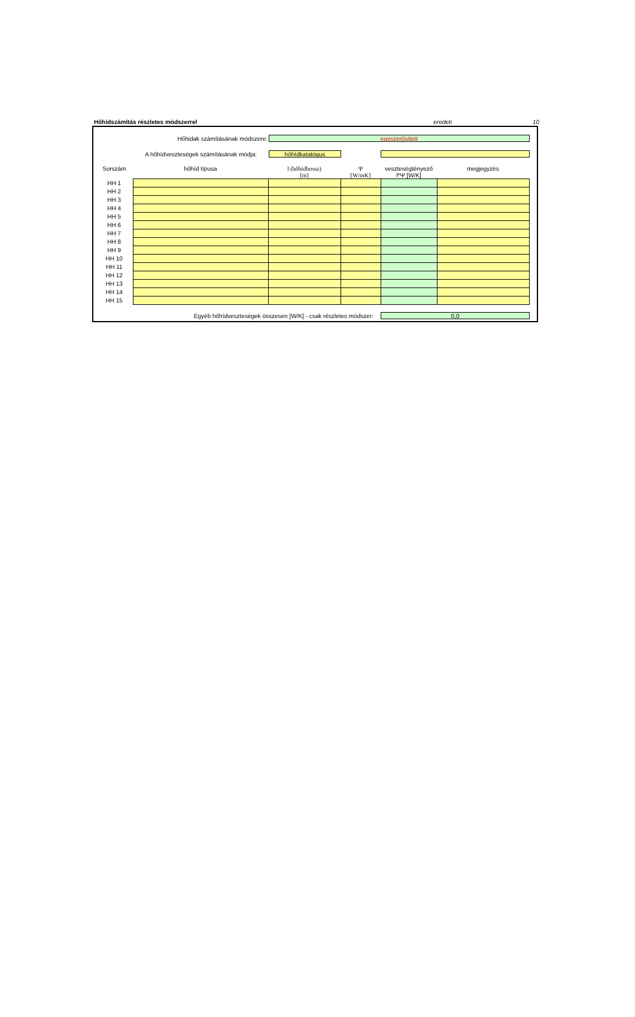Hőhídszámítás részletes módszerrel eredeti 10
Hőhidak számításának módszere: egyszerűsített
A hőhídveszteségek számításának módja: hőhídkatalógus
| Sorszám | hőhíd típusa | l (hőhídhossz) [m] | Ψ [W/mK] | veszteségtényező l*Ψ [W/K] | megjegyzés |
| --- | --- | --- | --- | --- | --- |
| HH 1 | | | | | |
| HH 2 | | | | | |
| HH 3 | | | | | |
| HH 4 | | | | | |
| HH 5 | | | | | |
| HH 6 | | | | | |
| HH 7 | | | | | |
| HH 8 | | | | | |
| HH 9 | | | | | |
| HH 10 | | | | | |
| HH 11 | | | | | |
| HH 12 | | | | | |
| HH 13 | | | | | |
| HH 14 | | | | | |
| HH 15 | | | | | |
Egyéb hőhídveszteségek összesen [W/K] - csak részletes módszer: 0,0